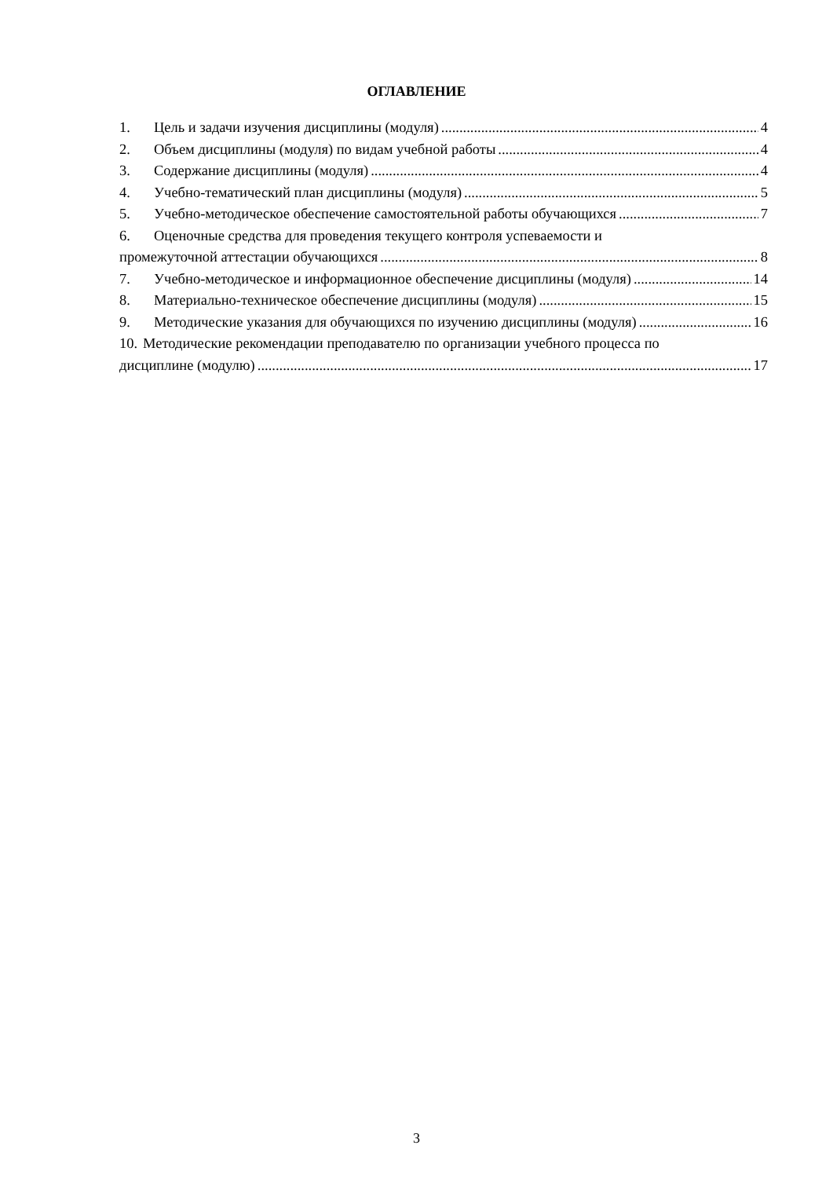ОГЛАВЛЕНИЕ
1. Цель и задачи изучения дисциплины (модуля) 4
2. Объем дисциплины (модуля) по видам учебной работы 4
3. Содержание дисциплины (модуля) 4
4. Учебно-тематический план дисциплины (модуля) 5
5. Учебно-методическое обеспечение самостоятельной работы обучающихся 7
6. Оценочные средства для проведения текущего контроля успеваемости и
промежуточной аттестации обучающихся 8
7. Учебно-методическое и информационное обеспечение дисциплины (модуля) 14
8. Материально-техническое обеспечение дисциплины (модуля) 15
9. Методические указания для обучающихся по изучению дисциплины (модуля) 16
10. Методические рекомендации преподавателю по организации учебного процесса по
дисциплине (модулю) 17
3